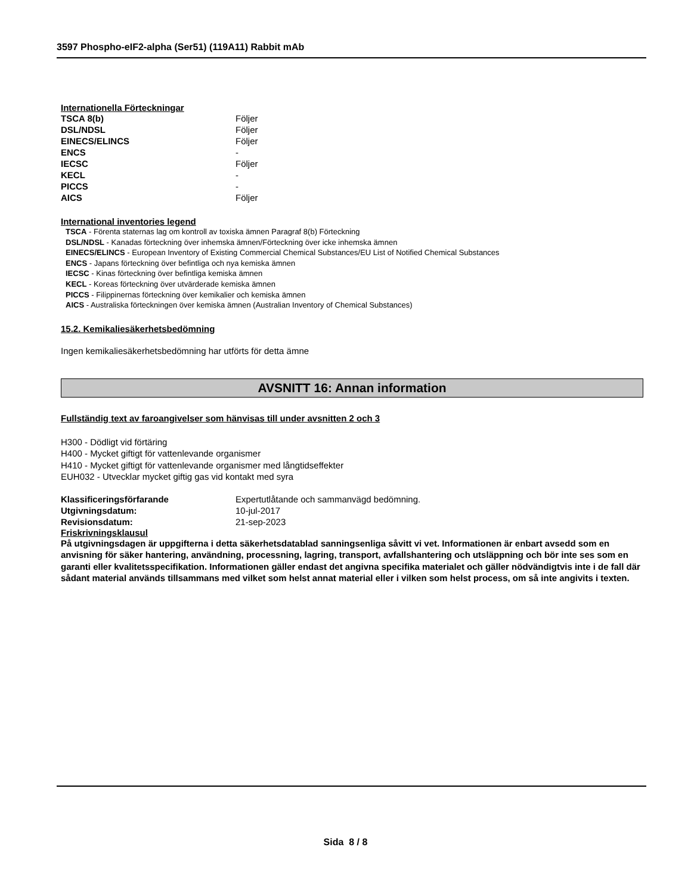3597 Phospho-eIF2-alpha (Ser51) (119A11) Rabbit mAb
Internationella Förteckningar
| TSCA 8(b) | Följer |
| DSL/NDSL | Följer |
| EINECS/ELINCS | Följer |
| ENCS | - |
| IECSC | Följer |
| KECL | - |
| PICCS | - |
| AICS | Följer |
International inventories legend
TSCA - Förenta staternas lag om kontroll av toxiska ämnen Paragraf 8(b) Förteckning
DSL/NDSL - Kanadas förteckning över inhemska ämnen/Förteckning över icke inhemska ämnen
EINECS/ELINCS - European Inventory of Existing Commercial Chemical Substances/EU List of Notified Chemical Substances
ENCS - Japans förteckning över befintliga och nya kemiska ämnen
IECSC - Kinas förteckning över befintliga kemiska ämnen
KECL - Koreas förteckning över utvärderade kemiska ämnen
PICCS - Filippinernas förteckning över kemikalier och kemiska ämnen
AICS - Australiska förteckningen över kemiska ämnen (Australian Inventory of Chemical Substances)
15.2. Kemikaliesäkerhetsbedömning
Ingen kemikaliesäkerhetsbedömning har utförts för detta ämne
AVSNITT 16: Annan information
Fullständig text av faroangivelser som hänvisas till under avsnitten 2 och 3
H300 - Dödligt vid förtäring
H400 - Mycket giftigt för vattenlevande organismer
H410 - Mycket giftigt för vattenlevande organismer med långtidseffekter
EUH032 - Utvecklar mycket giftig gas vid kontakt med syra
| Klassificeringsförfarande | Expertutlåtande och sammanvägd bedömning. |
| Utgivningsdatum: | 10-jul-2017 |
| Revisionsdatum: | 21-sep-2023 |
Friskrivningsklausul
På utgivningsdagen är uppgifterna i detta säkerhetsdatablad sanningsenliga såvitt vi vet. Informationen är enbart avsedd som en anvisning för säker hantering, användning, processning, lagring, transport, avfallshantering och utsläppning och bör inte ses som en garanti eller kvalitetsspecifikation. Informationen gäller endast det angivna specifika materialet och gäller nödvändigtvis inte i de fall där sådant material används tillsammans med vilket som helst annat material eller i vilken som helst process, om så inte angivits i texten.
Sida 8 / 8